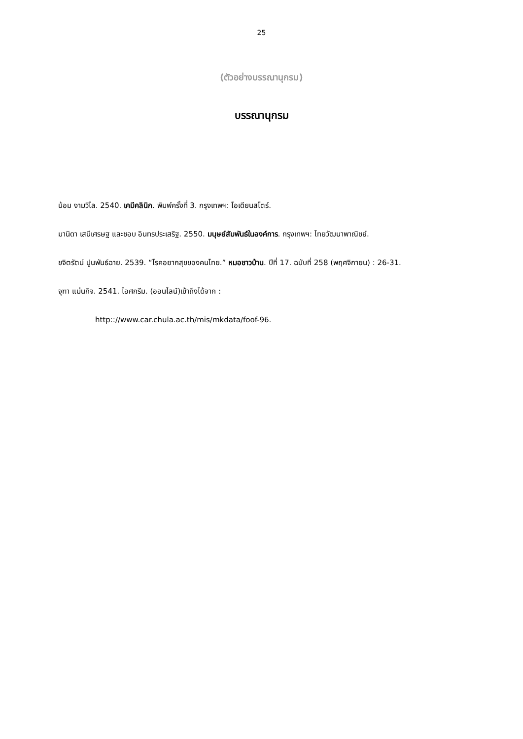25
(ตัวอย่างบรรณานุกรม)
บรรณานุกรม
น้อม งามวิไล. 2540. เคมีคลินิก. พิมพ์ครั้งที่ 3. กรุงเทพฯ: โอเดียนสโตร์.
มานิดา เสนีเศรษฐ และชอบ อินทรประเสริฐ. 2550. มนุษย์สัมพันธ์ในองค์การ. กรุงเทพฯ: ไทยวัฒนาพาณิชย์.
ขจิตรัตน์ ปูนพันธ์ฉาย. 2539. “โรคอยากสุขของคนไทย.” หมอชาวบ้าน. ปีที่ 17. ฉบับที่ 258 (พฤศจิกายน) : 26-31.
จุฑา แม่นกิจ. 2541. ไอศกรีม. (ออนไลน์)เข้าถึงได้จาก :
http:://www.car.chula.ac.th/mis/mkdata/foof-96.